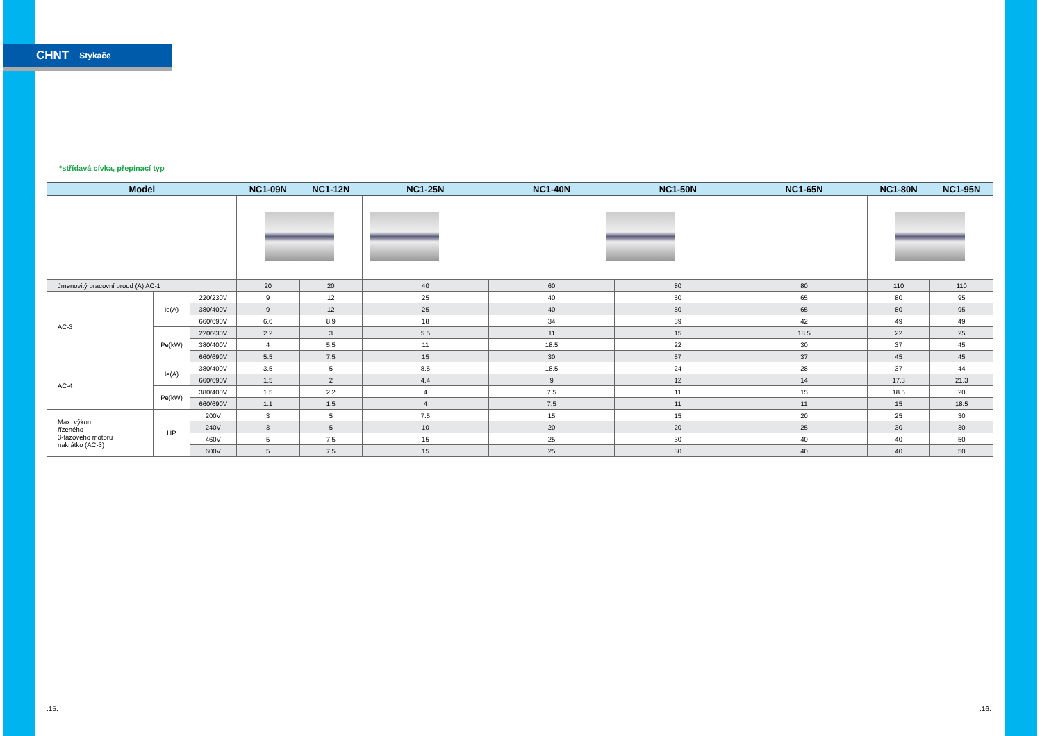CHNT Stykače
*střídavá cívka, přepínací typ
| Model | | | NC1-09N | NC1-12N | NC1-25N | NC1-40N | NC1-50N | NC1-65N | NC1-80N | NC1-95N |
| --- | --- | --- | --- | --- | --- | --- | --- | --- | --- | --- |
| Jmenovitý pracovní proud (A) AC-1 | | | 20 | 20 | 40 | 60 | 80 | 80 | 110 | 110 |
| AC-3 | Ie(A) | 220/230V | 9 | 12 | 25 | 40 | 50 | 65 | 80 | 95 |
| | | 380/400V | 9 | 12 | 25 | 40 | 50 | 65 | 80 | 95 |
| | | 660/690V | 6.6 | 8.9 | 18 | 34 | 39 | 42 | 49 | 49 |
| | Pe(kW) | 220/230V | 2.2 | 3 | 5.5 | 11 | 15 | 18.5 | 22 | 25 |
| | | 380/400V | 4 | 5.5 | 11 | 18.5 | 22 | 30 | 37 | 45 |
| | | 660/690V | 5.5 | 7.5 | 15 | 30 | 57 | 37 | 45 | 45 |
| AC-4 | Ie(A) | 380/400V | 3.5 | 5 | 8.5 | 18.5 | 24 | 28 | 37 | 44 |
| | | 660/690V | 1.5 | 2 | 4.4 | 9 | 12 | 14 | 17.3 | 21.3 |
| | Pe(kW) | 380/400V | 1.5 | 2.2 | 4 | 7.5 | 11 | 15 | 18.5 | 20 |
| | | 660/690V | 1.1 | 1.5 | 4 | 7.5 | 11 | 11 | 15 | 18.5 |
| Max. výkon řízeného 3-fázového motoru nakrátko (AC-3) | HP | 200V | 3 | 5 | 7.5 | 15 | 15 | 20 | 25 | 30 |
| | | 240V | 3 | 5 | 10 | 20 | 20 | 25 | 30 | 30 |
| | | 460V | 5 | 7.5 | 15 | 25 | 30 | 40 | 40 | 50 |
| | | 600V | 5 | 7.5 | 15 | 25 | 30 | 40 | 40 | 50 |
.15. .16.